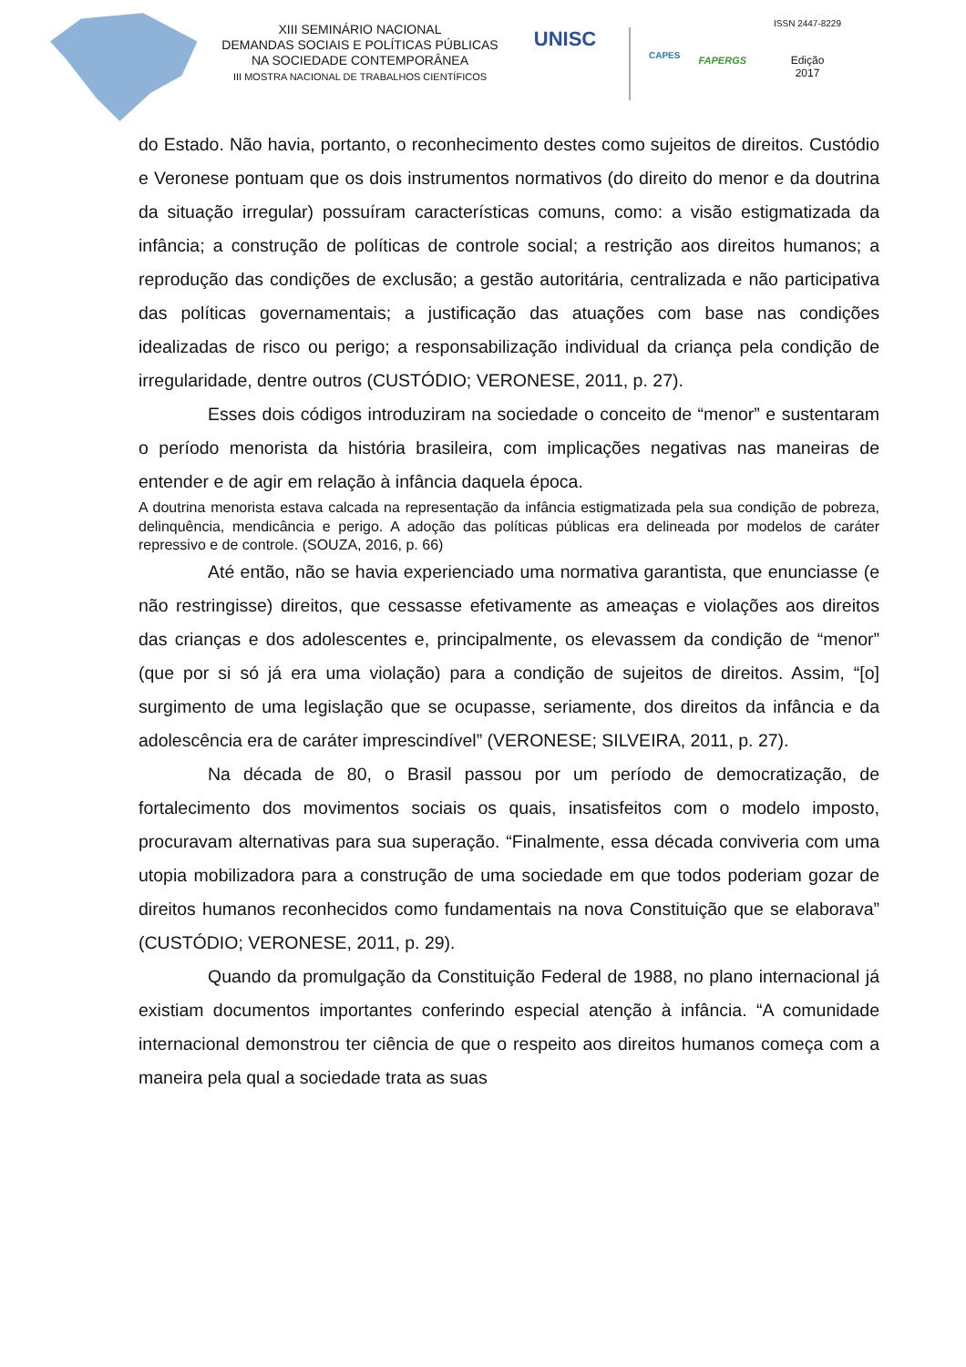XIII SEMINÁRIO NACIONAL
DEMANDAS SOCIAIS E POLÍTICAS PÚBLICAS
NA SOCIEDADE CONTEMPORÂNEA
III MOSTRA NACIONAL DE TRABALHOS CIENTÍFICOS
UNISC
CAPES
FAPERGS
ISSN 2447-8229
Edição
2017
do Estado. Não havia, portanto, o reconhecimento destes como sujeitos de direitos. Custódio e Veronese pontuam que os dois instrumentos normativos (do direito do menor e da doutrina da situação irregular) possuíram características comuns, como: a visão estigmatizada da infância; a construção de políticas de controle social; a restrição aos direitos humanos; a reprodução das condições de exclusão; a gestão autoritária, centralizada e não participativa das políticas governamentais; a justificação das atuações com base nas condições idealizadas de risco ou perigo; a responsabilização individual da criança pela condição de irregularidade, dentre outros (CUSTÓDIO; VERONESE, 2011, p. 27).
Esses dois códigos introduziram na sociedade o conceito de “menor” e sustentaram o período menorista da história brasileira, com implicações negativas nas maneiras de entender e de agir em relação à infância daquela época.
A doutrina menorista estava calcada na representação da infância estigmatizada pela sua condição de pobreza, delinquência, mendicância e perigo. A adoção das políticas públicas era delineada por modelos de caráter repressivo e de controle. (SOUZA, 2016, p. 66)
Até então, não se havia experienciado uma normativa garantista, que enunciasse (e não restringisse) direitos, que cessasse efetivamente as ameaças e violações aos direitos das crianças e dos adolescentes e, principalmente, os elevassem da condição de “menor” (que por si só já era uma violação) para a condição de sujeitos de direitos. Assim, “[o] surgimento de uma legislação que se ocupasse, seriamente, dos direitos da infância e da adolescência era de caráter imprescindível” (VERONESE; SILVEIRA, 2011, p. 27).
Na década de 80, o Brasil passou por um período de democratização, de fortalecimento dos movimentos sociais os quais, insatisfeitos com o modelo imposto, procuravam alternativas para sua superação. “Finalmente, essa década conviveria com uma utopia mobilizadora para a construção de uma sociedade em que todos poderiam gozar de direitos humanos reconhecidos como fundamentais na nova Constituição que se elaborava” (CUSTÓDIO; VERONESE, 2011, p. 29).
Quando da promulgação da Constituição Federal de 1988, no plano internacional já existiam documentos importantes conferindo especial atenção à infância. “A comunidade internacional demonstrou ter ciência de que o respeito aos direitos humanos começa com a maneira pela qual a sociedade trata as suas